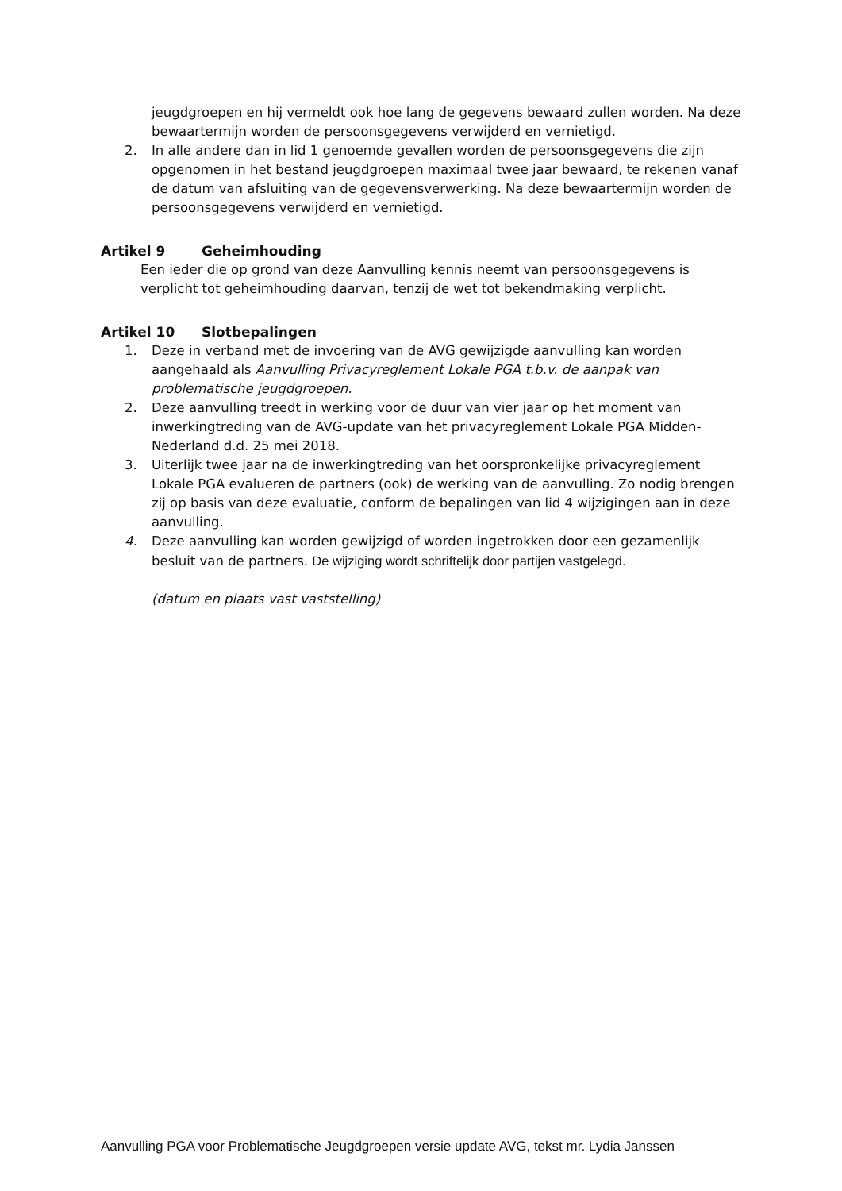jeugdgroepen en hij vermeldt ook hoe lang de gegevens bewaard zullen worden. Na deze bewaartermijn worden de persoonsgegevens verwijderd en vernietigd.
2. In alle andere dan in lid 1 genoemde gevallen worden de persoonsgegevens die zijn opgenomen in het bestand jeugdgroepen maximaal twee jaar bewaard, te rekenen vanaf de datum van afsluiting van de gegevensverwerking. Na deze bewaartermijn worden de persoonsgegevens verwijderd en vernietigd.
Artikel 9 Geheimhouding
Een ieder die op grond van deze Aanvulling kennis neemt van persoonsgegevens is verplicht tot geheimhouding daarvan, tenzij de wet tot bekendmaking verplicht.
Artikel 10 Slotbepalingen
1. Deze in verband met de invoering van de AVG gewijzigde aanvulling kan worden aangehaald als Aanvulling Privacyreglement Lokale PGA t.b.v. de aanpak van problematische jeugdgroepen.
2. Deze aanvulling treedt in werking voor de duur van vier jaar op het moment van inwerkingtreding van de AVG-update van het privacyreglement Lokale PGA Midden-Nederland d.d. 25 mei 2018.
3. Uiterlijk twee jaar na de inwerkingtreding van het oorspronkelijke privacyreglement Lokale PGA evalueren de partners (ook) de werking van de aanvulling. Zo nodig brengen zij op basis van deze evaluatie, conform de bepalingen van lid 4 wijzigingen aan in deze aanvulling.
4. Deze aanvulling kan worden gewijzigd of worden ingetrokken door een gezamenlijk besluit van de partners. De wijziging wordt schriftelijk door partijen vastgelegd.
(datum en plaats vast vaststelling)
Aanvulling PGA voor Problematische Jeugdgroepen versie update AVG, tekst mr. Lydia Janssen